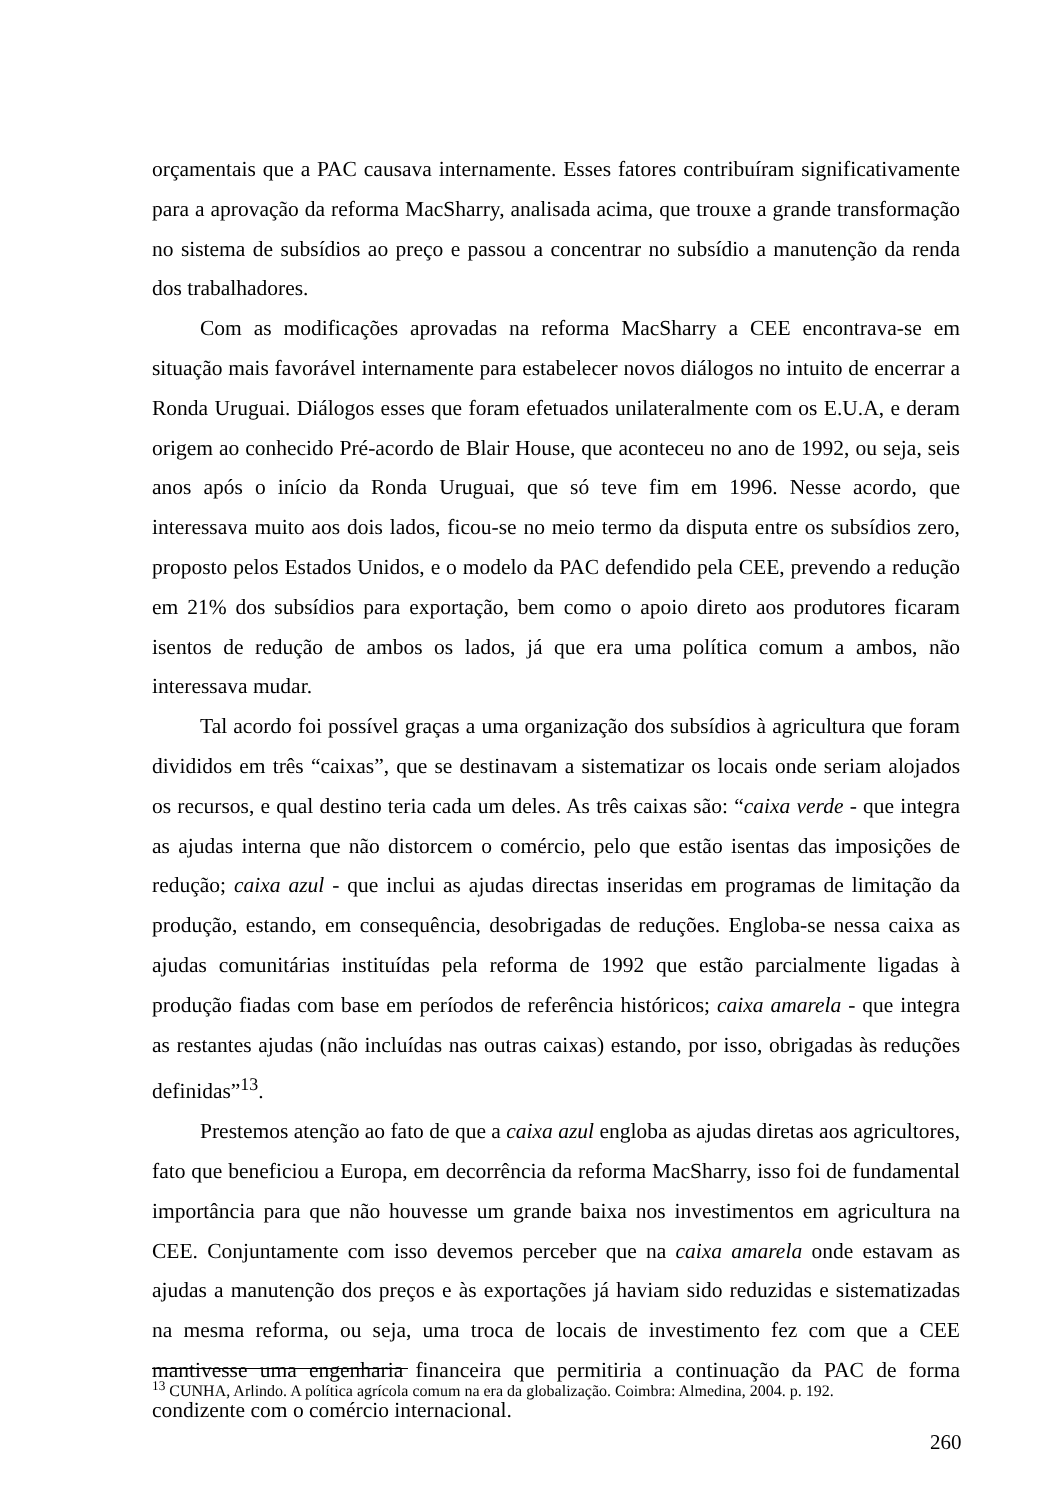orçamentais que a PAC causava internamente. Esses fatores contribuíram significativamente para a aprovação da reforma MacSharry, analisada acima, que trouxe a grande transformação no sistema de subsídios ao preço e passou a concentrar no subsídio a manutenção da renda dos trabalhadores.
Com as modificações aprovadas na reforma MacSharry a CEE encontrava-se em situação mais favorável internamente para estabelecer novos diálogos no intuito de encerrar a Ronda Uruguai. Diálogos esses que foram efetuados unilateralmente com os E.U.A, e deram origem ao conhecido Pré-acordo de Blair House, que aconteceu no ano de 1992, ou seja, seis anos após o início da Ronda Uruguai, que só teve fim em 1996. Nesse acordo, que interessava muito aos dois lados, ficou-se no meio termo da disputa entre os subsídios zero, proposto pelos Estados Unidos, e o modelo da PAC defendido pela CEE, prevendo a redução em 21% dos subsídios para exportação, bem como o apoio direto aos produtores ficaram isentos de redução de ambos os lados, já que era uma política comum a ambos, não interessava mudar.
Tal acordo foi possível graças a uma organização dos subsídios à agricultura que foram divididos em três “caixas”, que se destinavam a sistematizar os locais onde seriam alojados os recursos, e qual destino teria cada um deles. As três caixas são: “caixa verde - que integra as ajudas interna que não distorcem o comércio, pelo que estão isentas das imposições de redução; caixa azul - que inclui as ajudas directas inseridas em programas de limitação da produção, estando, em consequência, desobrigadas de reduções. Engloba-se nessa caixa as ajudas comunitárias instituídas pela reforma de 1992 que estão parcialmente ligadas à produção fiadas com base em períodos de referência históricos; caixa amarela - que integra as restantes ajudas (não incluídas nas outras caixas) estando, por isso, obrigadas às reduções definidas”<sup>13</sup>.
Prestemos atenção ao fato de que a caixa azul engloba as ajudas diretas aos agricultores, fato que beneficiou a Europa, em decorrência da reforma MacSharry, isso foi de fundamental importância para que não houvesse um grande baixa nos investimentos em agricultura na CEE. Conjuntamente com isso devemos perceber que na caixa amarela onde estavam as ajudas a manutenção dos preços e às exportações já haviam sido reduzidas e sistematizadas na mesma reforma, ou seja, uma troca de locais de investimento fez com que a CEE mantivesse uma engenharia financeira que permitiria a continuação da PAC de forma condizente com o comércio internacional.
<sup>13</sup> CUNHA, Arlindo. A política agrícola comum na era da globalização. Coimbra: Almedina, 2004. p. 192.
260